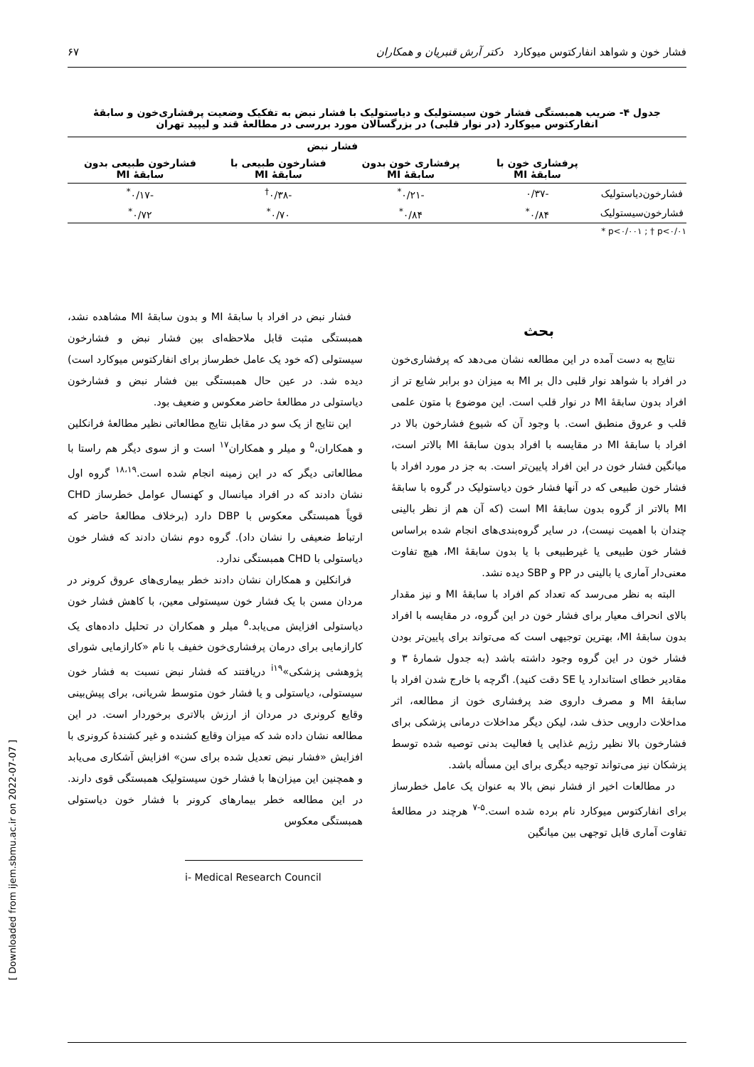فشار خون و شواهد انفارکتوس میوکارد دکتر آرش قنبریان و همکاران ۶۷
جدول ۴- ضریب همبستگی فشار خون سیستولیک و دیاستولیک با فشار نبض به تفکیک وضعیت پرفشاری‌خون و سابقهٔ انفارکتوس میوکارد (در نوار قلبی) در بزرگسالان مورد بررسی در مطالعهٔ قند و لیپید تهران
| | فشار نبض | | | |
| --- | --- | --- | --- | --- |
| | پرفشاری خون با سابقهٔ MI | پرفشاری خون بدون سابقهٔ MI | فشارخون طبیعی با سابقهٔ MI | فشارخون طبیعی بدون سابقهٔ MI |
| فشارخون‌دیاستولیک | -۰/۳۷ | -۰/۲۱<sup>*</sup> | -۰/۳۸<sup>†</sup> | -۰/۱۷<sup>*</sup> |
| فشارخون‌سیستولیک | ۰/۸۴<sup>*</sup> | ۰/۸۴<sup>*</sup> | ۰/۷۰<sup>*</sup> | ۰/۷۲<sup>*</sup> |
* p<۰/۰۰۱ ; † p<۰/۰۱
بحث
نتایج به دست آمده در این مطالعه نشان می‌دهد که پرفشاری‌خون در افراد با شواهد نوار قلبی دال بر MI به میزان دو برابر شایع تر از افراد بدون سابقهٔ MI در نوار قلب است. این موضوع با متون علمی قلب و عروق منطبق است. با وجود آن که شیوع فشارخون بالا در افراد با سابقهٔ MI در مقایسه با افراد بدون سابقهٔ MI بالاتر است، میانگین فشار خون در این افراد پایین‌تر است. به جز در مورد افراد با فشار خون طبیعی که در آنها فشار خون دیاستولیک در گروه با سابقهٔ MI بالاتر از گروه بدون سابقهٔ MI است (که آن هم از نظر بالینی چندان با اهمیت نیست)، در سایر گروه‌بندی‌های انجام شده براساس فشار خون طبیعی یا غیرطبیعی با یا بدون سابقهٔ MI، هیچ تفاوت معنی‌دار آماری یا بالینی در PP و SBP دیده نشد.
البته به نظر می‌رسد که تعداد کم افراد با سابقهٔ MI و نیز مقدار بالای انحراف معیار برای فشار خون در این گروه، در مقایسه با افراد بدون سابقهٔ MI، بهترین توجیهی است که می‌تواند برای پایین‌تر بودن فشار خون در این گروه وجود داشته باشد (به جدول شمارهٔ ۳ و مقادیر خطای استاندارد یا SE دقت کنید). اگرچه با خارج شدن افراد با سابقهٔ MI و مصرف داروی ضد پرفشاری خون از مطالعه، اثر مداخلات دارویی حذف شد، لیکن دیگر مداخلات درمانی پزشکی برای فشارخون بالا نظیر رژیم غذایی یا فعالیت بدنی توصیه شده توسط پزشکان نیز می‌تواند توجیه دیگری برای این مسأله باشد.
در مطالعات اخیر از فشار نبض بالا به عنوان یک عامل خطرساز برای انفارکتوس میوکارد نام برده شده است.<sup>۵-۷</sup> هرچند در مطالعهٔ تفاوت آماری قابل توجهی بین میانگین
فشار نبض در افراد با سابقهٔ MI و بدون سابقهٔ MI مشاهده نشد، همبستگی مثبت قابل ملاحظه‌ای بین فشار نبض و فشارخون سیستولی (که خود یک عامل خطرساز برای انفارکتوس میوکارد است) دیده شد. در عین حال همبستگی بین فشار نبض و فشارخون دیاستولی در مطالعهٔ حاضر معکوس و ضعیف بود.
این نتایج از یک سو در مقابل نتایج مطالعاتی نظیر مطالعهٔ فرانکلین و همکاران،<sup>۵</sup> و میلر و همکاران<sup>۱۷</sup> است و از سوی دیگر هم راستا با مطالعاتی دیگر که در این زمینه انجام شده است.<sup>۱۸،۱۹</sup> گروه اول نشان دادند که در افراد میانسال و کهنسال عوامل خطرساز CHD قویاً همبستگی معکوس با DBP دارد (برخلاف مطالعهٔ حاضر که ارتباط ضعیفی را نشان داد). گروه دوم نشان دادند که فشار خون دیاستولی با CHD همبستگی ندارد.
فرانکلین و همکاران نشان دادند خطر بیماری‌های عروق کرونر در مردان مسن با یک فشار خون سیستولی معین، با کاهش فشار خون دیاستولی افزایش می‌یابد.<sup>۵</sup> میلر و همکاران در تحلیل داده‌های یک کارازمایی برای درمان پرفشاری‌خون خفیف با نام «کارازمایی شورای پژوهشی پزشکی»<sup>i۱۹</sup> دریافتند که فشار نبض نسبت به فشار خون سیستولی، دیاستولی و یا فشار خون متوسط شریانی، برای پیش‌بینی وقایع کرونری در مردان از ارزش بالاتری برخوردار است. در این مطالعه نشان داده شد که میزان وقایع کشنده و غیر کشندهٔ کرونری با افزایش «فشار نبض تعدیل شده برای سن» افزایش آشکاری می‌یابد و همچنین این میزان‌ها با فشار خون سیستولیک همبستگی قوی دارند. در این مطالعه خطر بیمارهای کرونر با فشار خون دیاستولی همبستگی معکوس
i- Medical Research Council
[ Downloaded from ijem.sbmu.ac.ir on 2022-07-07 ]